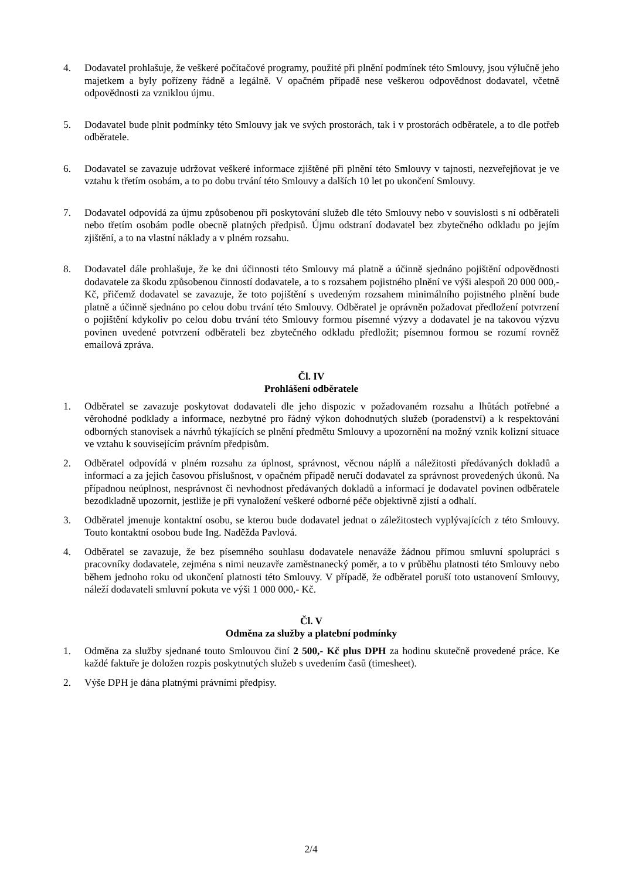4. Dodavatel prohlašuje, že veškeré počítačové programy, použité při plnění podmínek této Smlouvy, jsou výlučně jeho majetkem a byly pořízeny řádně a legálně. V opačném případě nese veškerou odpovědnost dodavatel, včetně odpovědnosti za vzniklou újmu.
5. Dodavatel bude plnit podmínky této Smlouvy jak ve svých prostorách, tak i v prostorách odběratele, a to dle potřeb odběratele.
6. Dodavatel se zavazuje udržovat veškeré informace zjištěné při plnění této Smlouvy v tajnosti, nezveřejňovat je ve vztahu k třetím osobám, a to po dobu trvání této Smlouvy a dalších 10 let po ukončení Smlouvy.
7. Dodavatel odpovídá za újmu způsobenou při poskytování služeb dle této Smlouvy nebo v souvislosti s ní odběrateli nebo třetím osobám podle obecně platných předpisů. Újmu odstraní dodavatel bez zbytečného odkladu po jejím zjištění, a to na vlastní náklady a v plném rozsahu.
8. Dodavatel dále prohlašuje, že ke dni účinnosti této Smlouvy má platně a účinně sjednáno pojištění odpovědnosti dodavatele za škodu způsobenou činností dodavatele, a to s rozsahem pojistného plnění ve výši alespoň 20 000 000,- Kč, přičemž dodavatel se zavazuje, že toto pojištění s uvedeným rozsahem minimálního pojistného plnění bude platně a účinně sjednáno po celou dobu trvání této Smlouvy. Odběratel je oprávněn požadovat předložení potvrzení o pojištění kdykoliv po celou dobu trvání této Smlouvy formou písemné výzvy a dodavatel je na takovou výzvu povinen uvedené potvrzení odběrateli bez zbytečného odkladu předložit; písemnou formou se rozumí rovněž emailová zpráva.
Čl. IV
Prohlášení odběratele
1. Odběratel se zavazuje poskytovat dodavateli dle jeho dispozic v požadovaném rozsahu a lhůtách potřebné a věrohodné podklady a informace, nezbytné pro řádný výkon dohodnutých služeb (poradenství) a k respektování odborných stanovisek a návrhů týkajících se plnění předmětu Smlouvy a upozornění na možný vznik kolizní situace ve vztahu k souvisejícím právním předpisům.
2. Odběratel odpovídá v plném rozsahu za úplnost, správnost, věcnou náplň a náležitosti předávaných dokladů a informací a za jejich časovou příslušnost, v opačném případě neručí dodavatel za správnost provedených úkonů. Na případnou neúplnost, nesprávnost či nevhodnost předávaných dokladů a informací je dodavatel povinen odběratele bezodkladně upozornit, jestliže je při vynaložení veškeré odborné péče objektivně zjistí a odhalí.
3. Odběratel jmenuje kontaktní osobu, se kterou bude dodavatel jednat o záležitostech vyplývajících z této Smlouvy. Touto kontaktní osobou bude Ing. Naděžda Pavlová.
4. Odběratel se zavazuje, že bez písemného souhlasu dodavatele nenaváže žádnou přímou smluvní spolupráci s pracovníky dodavatele, zejména s nimi neuzavře zaměstnanecký poměr, a to v průběhu platnosti této Smlouvy nebo během jednoho roku od ukončení platnosti této Smlouvy. V případě, že odběratel poruší toto ustanovení Smlouvy, náleží dodavateli smluvní pokuta ve výši 1 000 000,- Kč.
Čl. V
Odměna za služby a platební podmínky
1. Odměna za služby sjednané touto Smlouvou činí 2 500,- Kč plus DPH za hodinu skutečně provedené práce. Ke každé faktuře je doložen rozpis poskytnutých služeb s uvedením časů (timesheet).
2. Výše DPH je dána platnými právními předpisy.
2/4